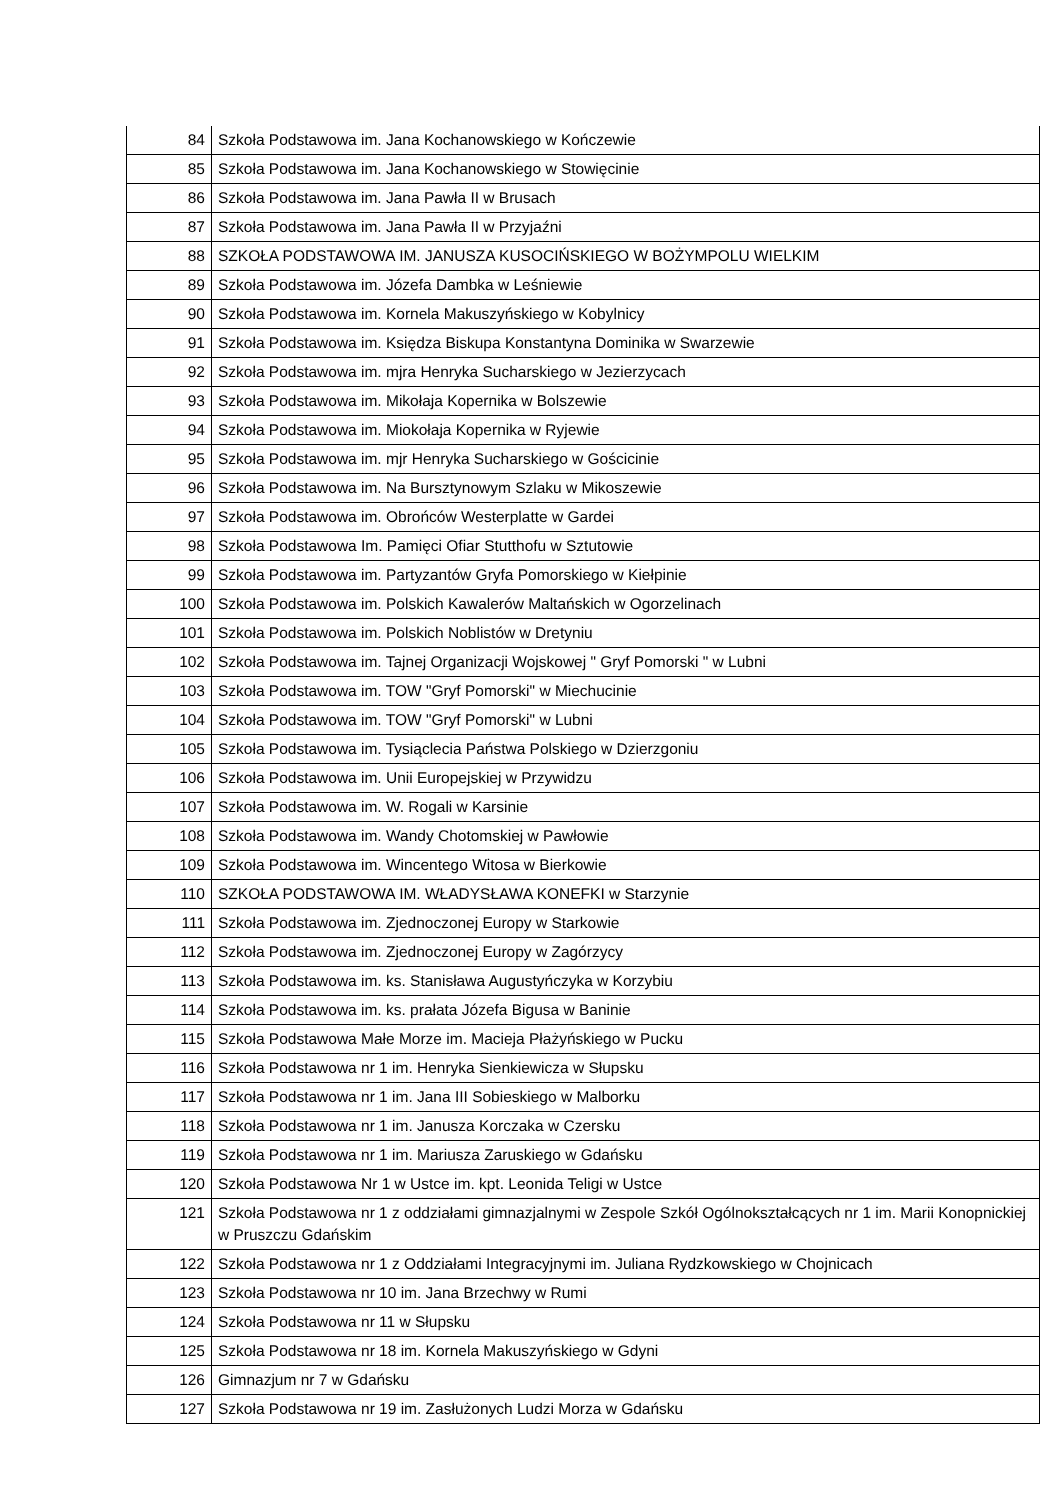| 84 | Szkoła Podstawowa im. Jana Kochanowskiego w Kończewie |
| 85 | Szkoła Podstawowa im. Jana Kochanowskiego w Stowięcinie |
| 86 | Szkoła Podstawowa im. Jana Pawła II w Brusach |
| 87 | Szkoła Podstawowa im. Jana Pawła II w Przyjaźni |
| 88 | SZKOŁA PODSTAWOWA IM. JANUSZA KUSOCIŃSKIEGO W BOŻYMPOLU WIELKIM |
| 89 | Szkoła Podstawowa im. Józefa Dambka w Leśniewie |
| 90 | Szkoła Podstawowa im. Kornela Makuszyńskiego w Kobylnicy |
| 91 | Szkoła Podstawowa im. Księdza Biskupa Konstantyna Dominika w Swarzewie |
| 92 | Szkoła Podstawowa im. mjra Henryka Sucharskiego w Jezierzycach |
| 93 | Szkoła Podstawowa im. Mikołaja Kopernika w Bolszewie |
| 94 | Szkoła Podstawowa im. Miokołaja Kopernika w Ryjewie |
| 95 | Szkoła Podstawowa im. mjr Henryka Sucharskiego w Gościcinie |
| 96 | Szkoła Podstawowa im. Na Bursztynowym Szlaku w Mikoszewie |
| 97 | Szkoła Podstawowa im. Obrońców Westerplatte w Gardei |
| 98 | Szkoła Podstawowa Im. Pamięci Ofiar Stutthofu w Sztutowie |
| 99 | Szkoła Podstawowa im. Partyzantów Gryfa Pomorskiego w Kiełpinie |
| 100 | Szkoła Podstawowa im. Polskich Kawalerów Maltańskich w Ogorzelinach |
| 101 | Szkoła Podstawowa im. Polskich Noblistów w Dretyniu |
| 102 | Szkoła Podstawowa im. Tajnej Organizacji Wojskowej " Gryf Pomorski " w Lubni |
| 103 | Szkoła Podstawowa im. TOW "Gryf Pomorski" w Miechucinie |
| 104 | Szkoła Podstawowa im. TOW "Gryf Pomorski" w Lubni |
| 105 | Szkoła Podstawowa im. Tysiąclecia Państwa Polskiego w Dzierzgoniu |
| 106 | Szkoła Podstawowa im. Unii Europejskiej w Przywidzu |
| 107 | Szkoła Podstawowa im. W. Rogali w Karsinie |
| 108 | Szkoła Podstawowa im. Wandy Chotomskiej w Pawłowie |
| 109 | Szkoła Podstawowa im. Wincentego Witosa w Bierkowie |
| 110 | SZKOŁA PODSTAWOWA IM. WŁADYSŁAWA KONEFKI w Starzynie |
| 111 | Szkoła Podstawowa im. Zjednoczonej Europy w Starkowie |
| 112 | Szkoła Podstawowa im. Zjednoczonej Europy w Zagórzycy |
| 113 | Szkoła Podstawowa im. ks. Stanisława Augustyńczyka w Korzybiu |
| 114 | Szkoła Podstawowa im. ks. prałata Józefa Bigusa w Baninie |
| 115 | Szkoła Podstawowa Małe Morze im. Macieja Płażyńskiego w Pucku |
| 116 | Szkoła Podstawowa nr 1 im. Henryka Sienkiewicza w Słupsku |
| 117 | Szkoła Podstawowa nr 1 im. Jana III Sobieskiego w Malborku |
| 118 | Szkoła Podstawowa nr 1 im. Janusza Korczaka w Czersku |
| 119 | Szkoła Podstawowa nr 1 im. Mariusza Zaruskiego w Gdańsku |
| 120 | Szkoła Podstawowa Nr 1 w Ustce im. kpt. Leonida Teligi w Ustce |
| 121 | Szkoła Podstawowa nr 1 z oddziałami gimnazjalnymi w Zespole Szkół Ogólnokształcących nr 1 im. Marii Konopnickiej w Pruszczu Gdańskim |
| 122 | Szkoła Podstawowa nr 1 z Oddziałami Integracyjnymi im. Juliana Rydzkowskiego w Chojnicach |
| 123 | Szkoła Podstawowa nr 10 im. Jana Brzechwy w Rumi |
| 124 | Szkoła Podstawowa nr 11 w Słupsku |
| 125 | Szkoła Podstawowa nr 18 im. Kornela Makuszyńskiego w Gdyni |
| 126 | Gimnazjum nr 7 w Gdańsku |
| 127 | Szkoła Podstawowa nr 19 im. Zasłużonych Ludzi Morza w Gdańsku |